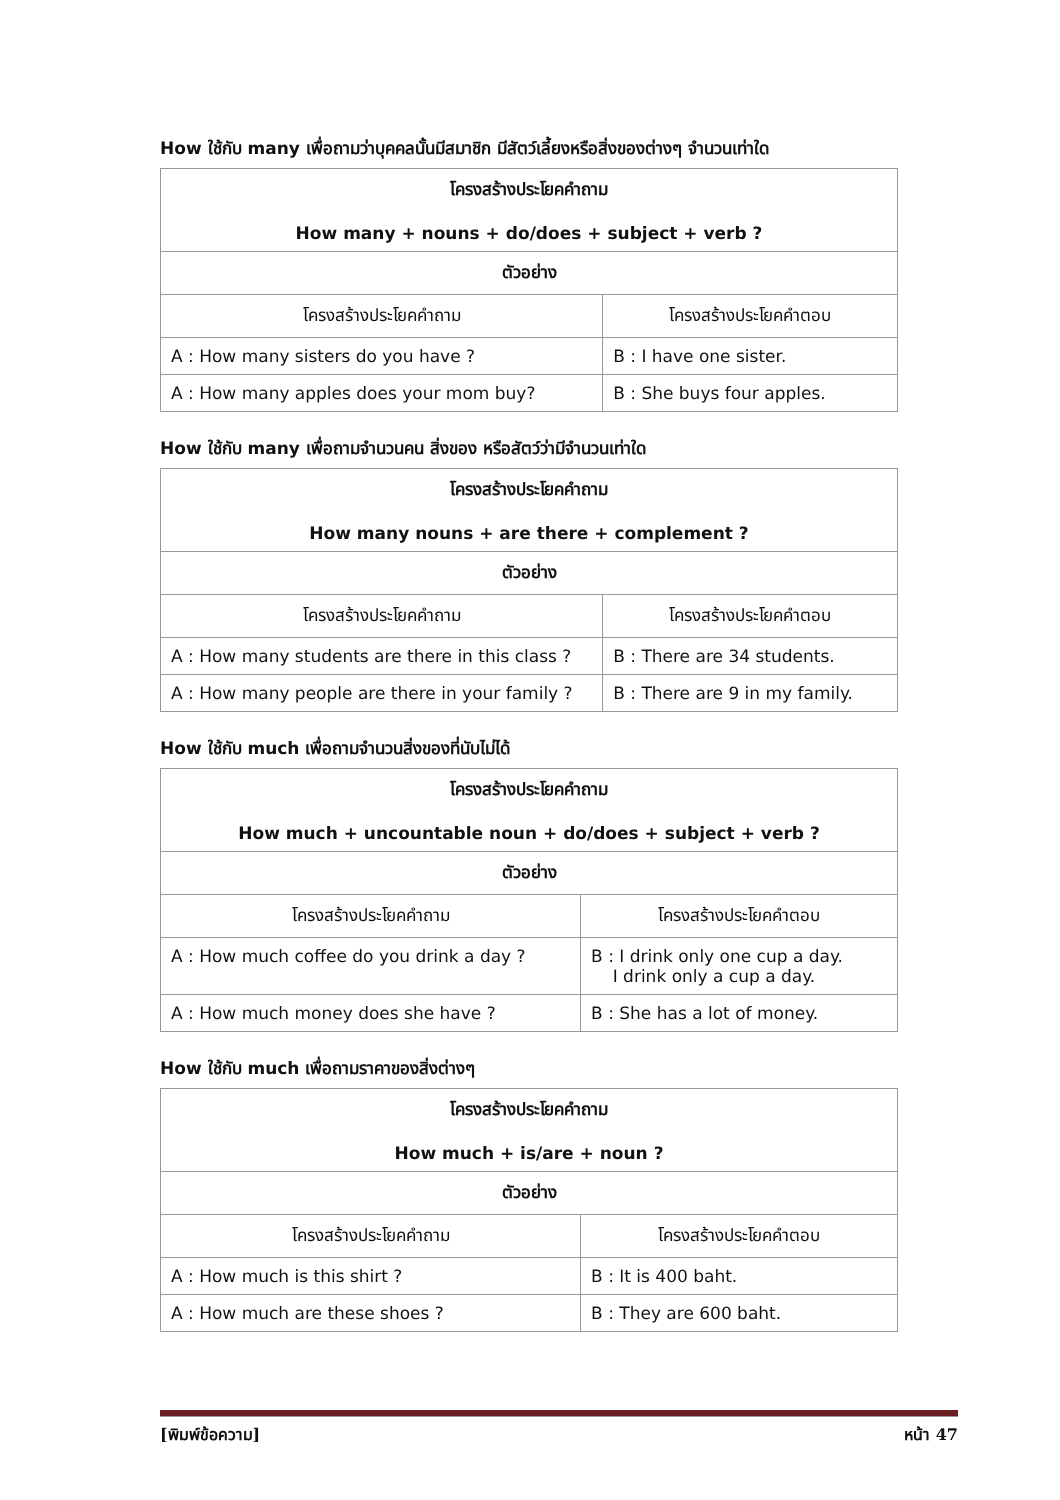How ใช้กับ many เพื่อถามว่าบุคคลนั้นมีสมาชิก มีสัตว์เลี้ยงหรือสิ่งของต่างๆ จำนวนเท่าใด
| โครงสร้างประโยคคำถาม How many + nouns + do/does + subject + verb ? | |
| --- | --- |
| ตัวอย่าง | |
| โครงสร้างประโยคคำถาม | โครงสร้างประโยคคำตอบ |
| A : How many sisters do you have ? | B : I have one sister. |
| A : How many apples does your mom buy? | B : She buys four apples. |
How ใช้กับ many เพื่อถามจำนวนคน สิ่งของ หรือสัตว์ว่ามีจำนวนเท่าใด
| โครงสร้างประโยคคำถาม How many nouns + are there + complement ? | |
| --- | --- |
| ตัวอย่าง | |
| โครงสร้างประโยคคำถาม | โครงสร้างประโยคคำตอบ |
| A : How many students are there in this class ? | B : There are 34 students. |
| A : How many people are there in your family ? | B : There are 9 in my family. |
How ใช้กับ much เพื่อถามจำนวนสิ่งของที่นับไม่ได้
| โครงสร้างประโยคคำถาม How much + uncountable noun + do/does + subject + verb ? | |
| --- | --- |
| ตัวอย่าง | |
| โครงสร้างประโยคคำถาม | โครงสร้างประโยคคำตอบ |
| A : How much coffee do you drink a day ? | B : I drink only one cup a day. I drink only a cup a day. |
| A : How much money does she have ? | B : She has a lot of money. |
How ใช้กับ much เพื่อถามราคาของสิ่งต่างๆ
| โครงสร้างประโยคคำถาม How much + is/are + noun ? | |
| --- | --- |
| ตัวอย่าง | |
| โครงสร้างประโยคคำถาม | โครงสร้างประโยคคำตอบ |
| A : How much is this shirt ? | B : It is 400 baht. |
| A : How much are these shoes ? | B : They are 600 baht. |
[พิมพ์ข้อความ] หน้า 47